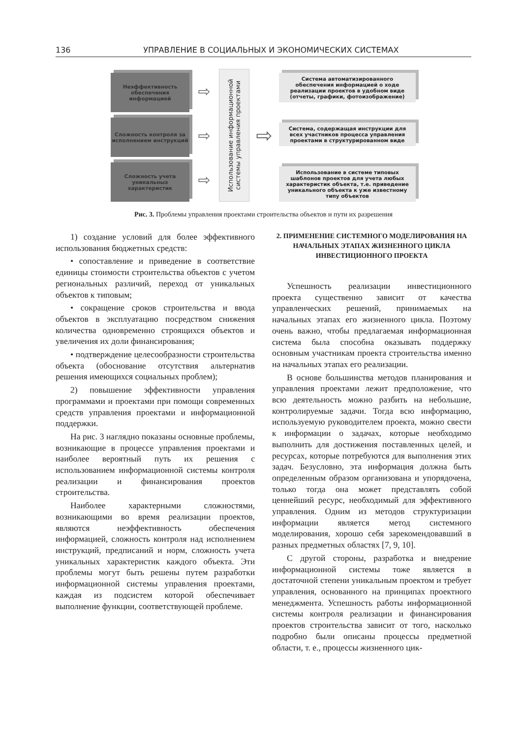136 УПРАВЛЕНИЕ В СОЦИАЛЬНЫХ И ЭКОНОМИЧЕСКИХ СИСТЕМАХ
Неэффективность обеспечения информацией
Сложность контроля за исполнением инструкций
Сложность учета уникальных характеристик
⇨
⇨
⇨
Использование информационной системы управления проектами
⇨
Система автоматизированного обеспечения информацией о ходе реализации проектов в удобном виде (отчеты, графики, фотоизображение)
Система, содержащая инструкции для всех участников процесса управления проектами в структурированном виде
Использование в системе типовых шаблонов проектов для учета любых характеристик объекта, т.е. приведение уникального объекта к уже известному типу объектов
Рис. 3. Проблемы управления проектами строительства объектов и пути их разрешения
1) создание условий для более эффективного использования бюджетных средств:
• сопоставление и приведение в соответствие единицы стоимости строительства объектов с учетом региональных различий, переход от уникальных объектов к типовым;
• сокращение сроков строительства и ввода объектов в эксплуатацию посредством снижения количества одновременно строящихся объектов и увеличения их доли финансирования;
• подтверждение целесообразности строительства объекта (обоснование отсутствия альтернатив решения имеющихся социальных проблем);
2) повышение эффективности управления программами и проектами при помощи современных средств управления проектами и информационной поддержки.
На рис. 3 наглядно показаны основные проблемы, возникающие в процессе управления проектами и наиболее вероятный путь их решения с использованием информационной системы контроля реализации и финансирования проектов строительства.
Наиболее характерными сложностями, возникающими во время реализации проектов, являются неэффективность обеспечения информацией, сложность контроля над исполнением инструкций, предписаний и норм, сложность учета уникальных характеристик каждого объекта. Эти проблемы могут быть решены путем разработки информационной системы управления проектами, каждая из подсистем которой обеспечивает выполнение функции, соответствующей проблеме.
2. ПРИМЕНЕНИЕ СИСТЕМНОГО МОДЕЛИРОВАНИЯ НА НАЧАЛЬНЫХ ЭТАПАХ ЖИЗНЕННОГО ЦИКЛА ИНВЕСТИЦИОННОГО ПРОЕКТА
Успешность реализации инвестиционного проекта существенно зависит от качества управленческих решений, принимаемых на начальных этапах его жизненного цикла. Поэтому очень важно, чтобы предлагаемая информационная система была способна оказывать поддержку основным участникам проекта строительства именно на начальных этапах его реализации.
В основе большинства методов планирования и управления проектами лежит предположение, что всю деятельность можно разбить на небольшие, контролируемые задачи. Тогда всю информацию, используемую руководителем проекта, можно свести к информации о задачах, которые необходимо выполнить для достижения поставленных целей, и ресурсах, которые потребуются для выполнения этих задач. Безусловно, эта информация должна быть определенным образом организована и упорядочена, только тогда она может представлять собой ценнейший ресурс, необходимый для эффективного управления. Одним из методов структуризации информации является метод системного моделирования, хорошо себя зарекомендовавший в разных предметных областях [7, 9, 10].
С другой стороны, разработка и внедрение информационной системы тоже является в достаточной степени уникальным проектом и требует управления, основанного на принципах проектного менеджмента. Успешность работы информационной системы контроля реализации и финансирования проектов строительства зависит от того, насколько подробно были описаны процессы предметной области, т. е., процессы жизненного цик-